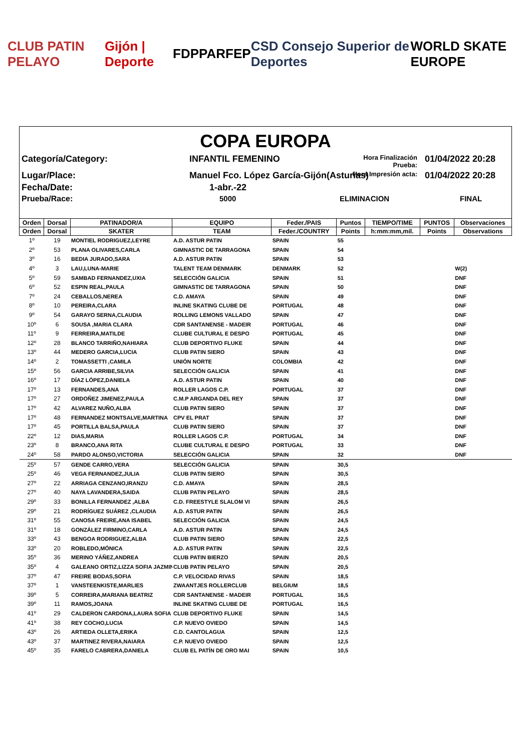CLUB PATIN PELAYO Gijón | Deporte FDPPA RFEP CSD Consejo Superior de Deportes WORLD SKATE EUROPE
COPA EUROPA
Categoría/Category:
INFANTIL FEMENINO
Hora Finalización Prueba:
01/04/2022 20:28
Lugar/Place:
Manuel Fco. López García-Gijón(Asturias)
Hora Impresión acta:
01/04/2022 20:28
Fecha/Date:
1-abr.-22
Prueba/Race:
5000
ELIMINACION
FINAL
| Orden | Dorsal | PATINADOR/A | EQUIPO | Feder./PAIS | Puntos | TIEMPO/TIME | PUNTOS | Observaciones |
| --- | --- | --- | --- | --- | --- | --- | --- | --- |
| Orden | Dorsal | SKATER | TEAM | Feder./COUNTRY | Points | h:mm:mm,mil. | Points | Observations |
| 1º | 19 | MONTIEL RODRIGUEZ,LEYRE | A.D. ASTUR PATIN | SPAIN | 55 | | | |
| 2º | 53 | PLANA OLIVARES,CARLA | GIMNASTIC DE TARRAGONA | SPAIN | 54 | | | |
| 3º | 16 | BEDIA JURADO,SARA | A.D. ASTUR PATIN | SPAIN | 53 | | | |
| 4º | 3 | LAU,LUNA-MARIE | TALENT TEAM DENMARK | DENMARK | 52 | | | W(2) |
| 5º | 59 | SAMBAD FERNANDEZ,UXIA | SELECCIÓN GALICIA | SPAIN | 51 | | | DNF |
| 6º | 52 | ESPIN REAL,PAULA | GIMNASTIC DE TARRAGONA | SPAIN | 50 | | | DNF |
| 7º | 24 | CEBALLOS,NEREA | C.D. AMAYA | SPAIN | 49 | | | DNF |
| 8º | 10 | PEREIRA,CLARA | INLINE SKATING CLUBE DE | PORTUGAL | 48 | | | DNF |
| 9º | 54 | GARAYO SERNA,CLAUDIA | ROLLING LEMONS VALLADO | SPAIN | 47 | | | DNF |
| 10º | 6 | SOUSA ,MARIA CLARA | CDR SANTANENSE - MADEIR | PORTUGAL | 46 | | | DNF |
| 11º | 9 | FERREIRA,MATILDE | CLUBE CULTURAL E DESPO | PORTUGAL | 45 | | | DNF |
| 12º | 28 | BLANCO TARRIÑO,NAHIARA | CLUB DEPORTIVO FLUKE | SPAIN | 44 | | | DNF |
| 13º | 44 | MEDERO GARCIA,LUCIA | CLUB PATIN SIERO | SPAIN | 43 | | | DNF |
| 14º | 2 | TOMASSETTI ,CAMILA | UNIÓN NORTE | COLOMBIA | 42 | | | DNF |
| 15º | 56 | GARCIA ARRIBE,SILVIA | SELECCIÓN GALICIA | SPAIN | 41 | | | DNF |
| 16º | 17 | DÍAZ LÓPEZ,DANIELA | A.D. ASTUR PATIN | SPAIN | 40 | | | DNF |
| 17º | 13 | FERNANDES,ANA | ROLLER LAGOS C.P. | PORTUGAL | 37 | | | DNF |
| 17º | 27 | ORDOÑEZ JIMENEZ,PAULA | C.M.P ARGANDA DEL REY | SPAIN | 37 | | | DNF |
| 17º | 42 | ALVAREZ NUÑO,ALBA | CLUB PATIN SIERO | SPAIN | 37 | | | DNF |
| 17º | 48 | FERNANDEZ MONTSALVE,MARTINA | CPV EL PRAT | SPAIN | 37 | | | DNF |
| 17º | 45 | PORTILLA BALSA,PAULA | CLUB PATIN SIERO | SPAIN | 37 | | | DNF |
| 22º | 12 | DIAS,MARIA | ROLLER LAGOS C.P. | PORTUGAL | 34 | | | DNF |
| 23º | 8 | BRANCO,ANA RITA | CLUBE CULTURAL E DESPO | PORTUGAL | 33 | | | DNF |
| 24º | 58 | PARDO ALONSO,VICTORIA | SELECCIÓN GALICIA | SPAIN | 32 | | | DNF |
| 25º | 57 | GENDE CARRO,VERA | SELECCIÓN GALICIA | SPAIN | 30,5 | | | |
| 25º | 46 | VEGA FERNANDEZ,JULIA | CLUB PATIN SIERO | SPAIN | 30,5 | | | |
| 27º | 22 | ARRIAGA CENZANO,IRANZU | C.D. AMAYA | SPAIN | 28,5 | | | |
| 27º | 40 | NAYA LAVANDERA,SAIDA | CLUB PATIN PELAYO | SPAIN | 28,5 | | | |
| 29º | 33 | BONILLA FERNANDEZ ,ALBA | C.D. FREESTYLE SLALOM VI | SPAIN | 26,5 | | | |
| 29º | 21 | RODRÍGUEZ SUÁREZ ,CLAUDIA | A.D. ASTUR PATIN | SPAIN | 26,5 | | | |
| 31º | 55 | CANOSA FREIRE,ANA ISABEL | SELECCIÓN GALICIA | SPAIN | 24,5 | | | |
| 31º | 18 | GONZÁLEZ FIRMINO,CARLA | A.D. ASTUR PATIN | SPAIN | 24,5 | | | |
| 33º | 43 | BENGOA RODRIGUEZ,ALBA | CLUB PATIN SIERO | SPAIN | 22,5 | | | |
| 33º | 20 | ROBLEDO,MÓNICA | A.D. ASTUR PATIN | SPAIN | 22,5 | | | |
| 35º | 36 | MERINO YÁÑEZ,ANDREA | CLUB PATIN BIERZO | SPAIN | 20,5 | | | |
| 35º | 4 | GALEANO ORTIZ,LIZZA SOFIA JAZMIN | CLUB PATIN PELAYO | SPAIN | 20,5 | | | |
| 37º | 47 | FREIRE BODAS,SOFIA | C.P. VELOCIDAD RIVAS | SPAIN | 18,5 | | | |
| 37º | 1 | VANSTEENKISTE,MARLIES | ZWAANTJES ROLLERCLUB | BELGIUM | 18,5 | | | |
| 39º | 5 | CORREIRA,MARIANA BEATRIZ | CDR SANTANENSE - MADEIR | PORTUGAL | 16,5 | | | |
| 39º | 11 | RAMOS,JOANA | INLINE SKATING CLUBE DE | PORTUGAL | 16,5 | | | |
| 41º | 29 | CALDERON CARDONA,LAURA SOFIA | CLUB DEPORTIVO FLUKE | SPAIN | 14,5 | | | |
| 41º | 38 | REY COCHO,LUCIA | C.P. NUEVO OVIEDO | SPAIN | 14,5 | | | |
| 43º | 26 | ARTIEDA OLLETA,ERIKA | C.D. CANTOLAGUA | SPAIN | 12,5 | | | |
| 43º | 37 | MARTINEZ RIVERA,NAIARA | C.P. NUEVO OVIEDO | SPAIN | 12,5 | | | |
| 45º | 35 | FARELO CABRERA,DANIELA | CLUB EL PATÍN DE ORO MAI | SPAIN | 10,5 | | | |